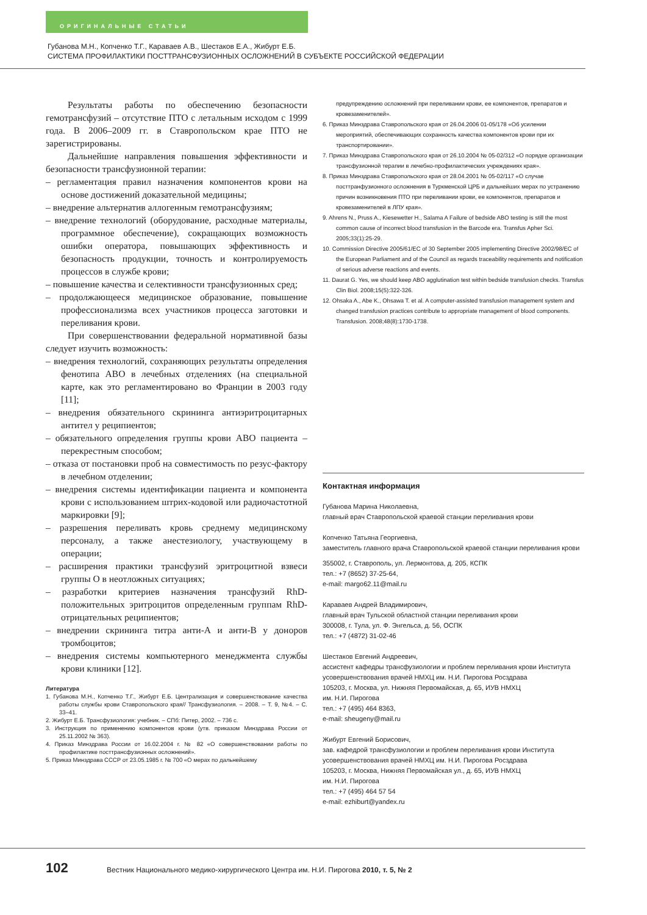ОРИГИНАЛЬНЫЕ СТАТЬИ
Губанова М.Н., Копченко Т.Г., Караваев А.В., Шестаков Е.А., Жибурт Е.Б.
СИСТЕМА ПРОФИЛАКТИКИ ПОСТТРАНСФУЗИОННЫХ ОСЛОЖНЕНИЙ В СУБЪЕКТЕ РОССИЙСКОЙ ФЕДЕРАЦИИ
Результаты работы по обеспечению безопасности гемотрансфузий – отсутствие ПТО с летальным исходом с 1999 года. В 2006–2009 гг. в Ставропольском крае ПТО не зарегистрированы.
Дальнейшие направления повышения эффективности и безопасности трансфузионной терапии:
– регламентация правил назначения компонентов крови на основе достижений доказательной медицины;
– внедрение альтернатив аллогенным гемотрансфузиям;
– внедрение технологий (оборудование, расходные материалы, программное обеспечение), сокращающих возможность ошибки оператора, повышающих эффективность и безопасность продукции, точность и контролируемость процессов в службе крови;
– повышение качества и селективности трансфузионных сред;
– продолжающееся медицинское образование, повышение профессионализма всех участников процесса заготовки и переливания крови.
При совершенствовании федеральной нормативной базы следует изучить возможность:
– внедрения технологий, сохраняющих результаты определения фенотипа АВО в лечебных отделениях (на специальной карте, как это регламентировано во Франции в 2003 году [11];
– внедрения обязательного скрининга антиэритроцитарных антител у реципиентов;
– обязательного определения группы крови АВО пациента – перекрестным способом;
– отказа от постановки проб на совместимость по резус-фактору в лечебном отделении;
– внедрения системы идентификации пациента и компонента крови с использованием штрих-кодовой или радиочастотной маркировки [9];
– разрешения переливать кровь среднему медицинскому персоналу, а также анестезиологу, участвующему в операции;
– расширения практики трансфузий эритроцитной взвеси группы О в неотложных ситуациях;
– разработки критериев назначения трансфузий RhD-положительных эритроцитов определенным группам RhD-отрицательных реципиентов;
– внедрении скрининга титра анти-А и анти-В у доноров тромбоцитов;
– внедрения системы компьютерного менеджмента службы крови клиники [12].
Литература
1. Губанова М.Н., Копченко Т.Г., Жибурт Е.Б. Централизация и совершенствование качества работы службы крови Ставропольского края// Трансфузиология. – 2008. – Т. 9, №4. – С. 33–41.
2. Жибурт Е.Б. Трансфузиология: учебник. – СПб: Питер, 2002. – 736 с.
3. Инструкция по применению компонентов крови (утв. приказом Минздрава России от 25.11.2002 № 363).
4. Приказ Минздрава России от 16.02.2004 г. № 82 «О совершенствовании работы по профилактике посттрансфузионных осложнений».
5. Приказ Минздрава СССР от 23.05.1985 г. № 700 «О мерах по дальнейшему
предупреждению осложнений при переливании крови, ее компонентов, препаратов и кровезаменителей».
6. Приказ Минздрава Ставропольского края от 26.04.2006 01-05/178 «Об усилении мероприятий, обеспечивающих сохранность качества компонентов крови при их транспортировании».
7. Приказ Минздрава Ставропольского края от 26.10.2004 № 05-02/312 «О порядке организации трансфузионной терапии в лечебно-профилактических учреждениях края».
8. Приказ Минздрава Ставропольского края от 28.04.2001 № 05-02/117 «О случае посттранфузионного осложнения в Туркменской ЦРБ и дальнейших мерах по устранению причин возникновения ПТО при переливании крови, ее компонентов, препаратов и кровезаменителей в ЛПУ края».
9. Ahrens N., Pruss A., Kiesewetter H., Salama A Failure of bedside ABO testing is still the most common cause of incorrect blood transfusion in the Barcode era. Transfus Apher Sci. 2005;33(1):25-29.
10. Commission Directive 2005/61/EC of 30 September 2005 implementing Directive 2002/98/EC of the European Parliament and of the Council as regards traceability requirements and notification of serious adverse reactions and events.
11. Daurat G. Yes, we should keep ABO agglutination test within bedside transfusion checks. Transfus Clin Biol. 2008;15(5):322-326.
12. Ohsaka A., Abe K., Ohsawa T. et al. A computer-assisted transfusion management system and changed transfusion practices contribute to appropriate management of blood components. Transfusion. 2008;48(8):1730-1738.
Контактная информация
Губанова Марина Николаевна,
главный врач Ставропольской краевой станции переливания крови
Копченко Татьяна Георгиевна,
заместитель главного врача Ставропольской краевой станции переливания крови
355002, г. Ставрополь, ул. Лермонтова, д. 205, КСПК
тел.: +7 (8652) 37-25-64,
e-mail: margo62.11@mail.ru
Караваев Андрей Владимирович,
главный врач Тульской областной станции переливания крови
300008, г. Тула, ул. Ф. Энгельса, д. 56, ОСПК
тел.: +7 (4872) 31-02-46
Шестаков Евгений Андреевич,
ассистент кафедры трансфузиологии и проблем переливания крови Института усовершенствования врачей НМХЦ им. Н.И. Пирогова Росздрава
105203, г. Москва, ул. Нижняя Первомайская, д. 65, ИУВ НМХЦ
им. Н.И. Пирогова
тел.: +7 (495) 464 8363,
e-mail: sheugeny@mail.ru
Жибурт Евгений Борисович,
зав. кафедрой трансфузиологии и проблем переливания крови Института усовершенствования врачей НМХЦ им. Н.И. Пирогова Росздрава
105203, г. Москва, Нижняя Первомайская ул., д. 65, ИУВ НМХЦ
им. Н.И. Пирогова
тел.: +7 (495) 464 57 54
e-mail: ezhiburt@yandex.ru
102 Вестник Национального медико-хирургического Центра им. Н.И. Пирогова 2010, т. 5, № 2